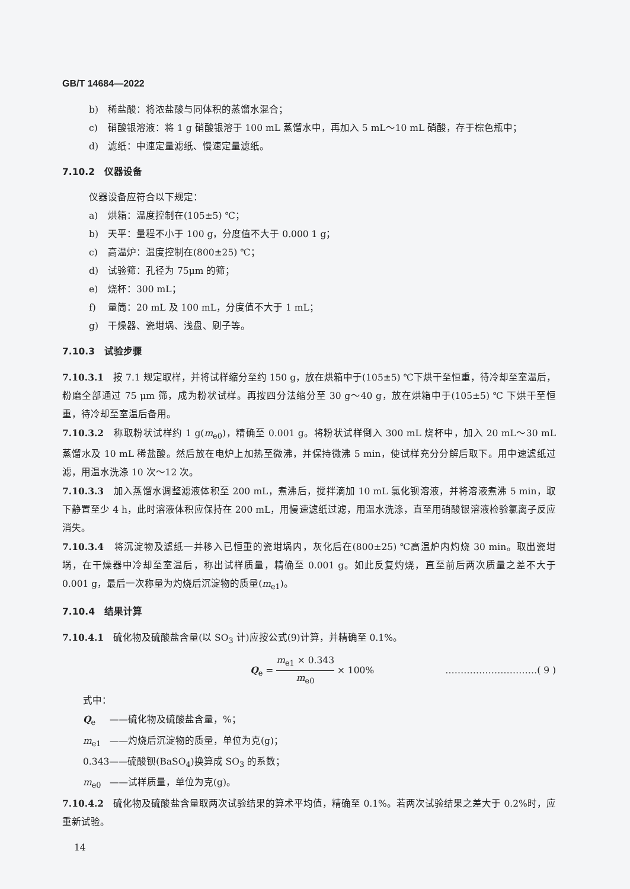GB/T 14684—2022
b) 稀盐酸：将浓盐酸与同体积的蒸馏水混合；
c) 硝酸银溶液：将 1 g 硝酸银溶于 100 mL 蒸馏水中，再加入 5 mL～10 mL 硝酸，存于棕色瓶中；
d) 滤纸：中速定量滤纸、慢速定量滤纸。
7.10.2　仪器设备
仪器设备应符合以下规定：
a) 烘箱：温度控制在(105±5) ℃；
b) 天平：量程不小于 100 g，分度值不大于 0.000 1 g；
c) 高温炉：温度控制在(800±25) ℃；
d) 试验筛：孔径为 75μm 的筛；
e) 烧杯：300 mL；
f) 量筒：20 mL 及 100 mL，分度值不大于 1 mL；
g) 干燥器、瓷坩埚、浅盘、刷子等。
7.10.3　试验步骤
7.10.3.1　按 7.1 规定取样，并将试样缩分至约 150 g，放在烘箱中于(105±5) ℃下烘干至恒重，待冷却至室温后，粉磨全部通过 75 μm 筛，成为粉状试样。再按四分法缩分至 30 g～40 g，放在烘箱中于(105±5) ℃ 下烘干至恒重，待冷却至室温后备用。
7.10.3.2　称取粉状试样约 1 g(m<sub>e0</sub>)，精确至 0.001 g。将粉状试样倒入 300 mL 烧杯中，加入 20 mL～30 mL 蒸馏水及 10 mL 稀盐酸。然后放在电炉上加热至微沸，并保持微沸 5 min，使试样充分分解后取下。用中速滤纸过滤，用温水洗涤 10 次～12 次。
7.10.3.3　加入蒸馏水调整滤液体积至 200 mL，煮沸后，搅拌滴加 10 mL 氯化钡溶液，并将溶液煮沸 5 min，取下静置至少 4 h，此时溶液体积应保持在 200 mL，用慢速滤纸过滤，用温水洗涤，直至用硝酸银溶液检验氯离子反应消失。
7.10.3.4　将沉淀物及滤纸一并移入已恒重的瓷坩埚内，灰化后在(800±25) ℃高温炉内灼烧 30 min。取出瓷坩埚，在干燥器中冷却至室温后，称出试样质量，精确至 0.001 g。如此反复灼烧，直至前后两次质量之差不大于 0.001 g，最后一次称量为灼烧后沉淀物的质量(m<sub>e1</sub>)。
7.10.4　结果计算
7.10.4.1　硫化物及硫酸盐含量(以 SO<sub>3</sub> 计)应按公式(9)计算，并精确至 0.1%。
Q<sub>e</sub> = m<sub>e1</sub> × 0.343 m<sub>e0</sub> × 100% …………………………( 9 )
式中：
Q<sub>e</sub> ——硫化物及硫酸盐含量，%；
m<sub>e1</sub> ——灼烧后沉淀物的质量，单位为克(g)；
0.343——硫酸钡(BaSO<sub>4</sub>)换算成 SO<sub>3</sub> 的系数；
m<sub>e0</sub> ——试样质量，单位为克(g)。
7.10.4.2　硫化物及硫酸盐含量取两次试验结果的算术平均值，精确至 0.1%。若两次试验结果之差大于 0.2%时，应重新试验。
14